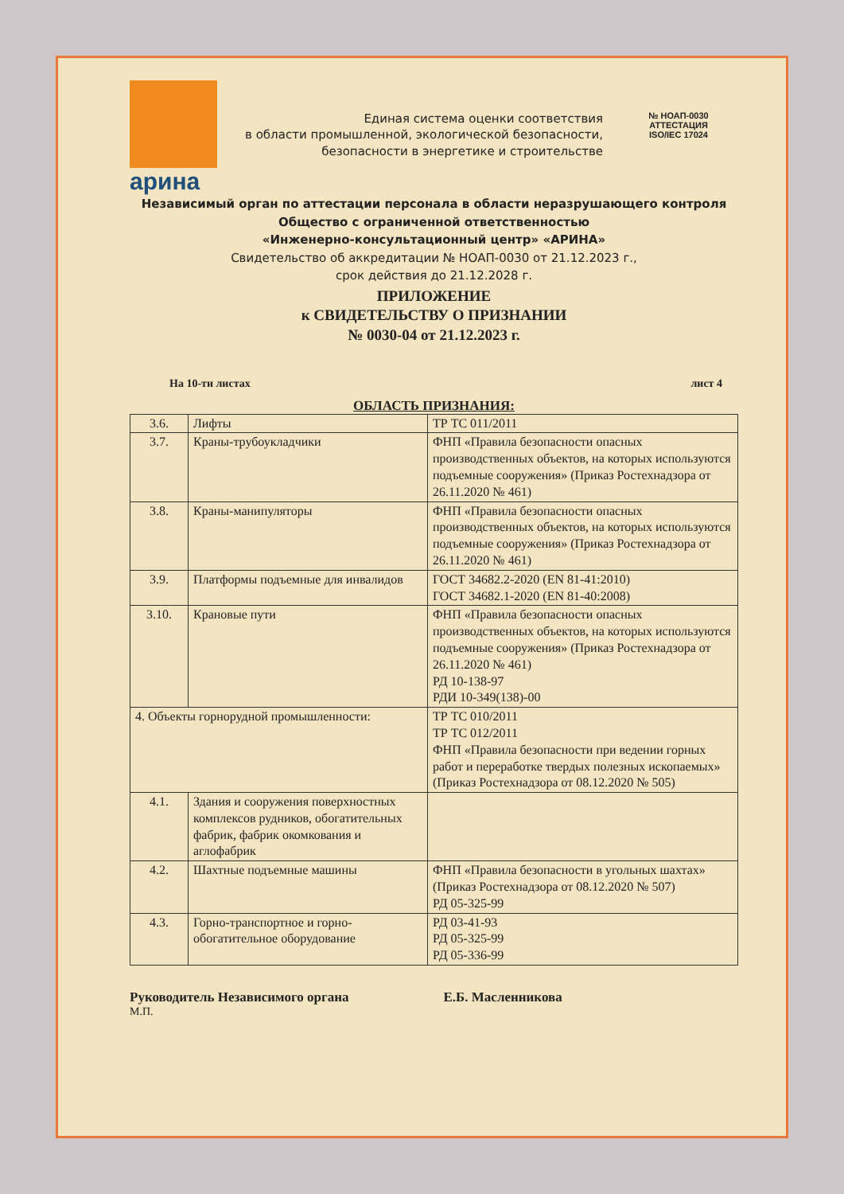арина
Единая система оценки соответствия
в области промышленной, экологической безопасности,
безопасности в энергетике и строительстве
№ НОАП-0030
АТТЕСТАЦИЯ
ISO/IEC 17024
Независимый орган по аттестации персонала в области неразрушающего контроля
Общество с ограниченной ответственностью
«Инженерно-консультационный центр» «АРИНА»
Свидетельство об аккредитации № НОАП-0030 от 21.12.2023 г.,
срок действия до 21.12.2028 г.
ПРИЛОЖЕНИЕ
к СВИДЕТЕЛЬСТВУ О ПРИЗНАНИИ
№ 0030-04 от 21.12.2023 г.
На 10-ти листах лист 4
ОБЛАСТЬ ПРИЗНАНИЯ:
| 3.6. | Лифты | ТР ТС 011/2011 |
| 3.7. | Краны-трубоукладчики | ФНП «Правила безопасности опасных производственных объектов, на которых используются подъемные сооружения» (Приказ Ростехнадзора от 26.11.2020 № 461) |
| 3.8. | Краны-манипуляторы | ФНП «Правила безопасности опасных производственных объектов, на которых используются подъемные сооружения» (Приказ Ростехнадзора от 26.11.2020 № 461) |
| 3.9. | Платформы подъемные для инвалидов | ГОСТ 34682.2-2020 (EN 81-41:2010) ГОСТ 34682.1-2020 (EN 81-40:2008) |
| 3.10. | Крановые пути | ФНП «Правила безопасности опасных производственных объектов, на которых используются подъемные сооружения» (Приказ Ростехнадзора от 26.11.2020 № 461) РД 10-138-97 РДИ 10-349(138)-00 |
| 4. Объекты горнорудной промышленности: | | ТР ТС 010/2011 ТР ТС 012/2011 ФНП «Правила безопасности при ведении горных работ и переработке твердых полезных ископаемых» (Приказ Ростехнадзора от 08.12.2020 № 505) |
| 4.1. | Здания и сооружения поверхностных комплексов рудников, обогатительных фабрик, фабрик окомкования и аглофабрик | |
| 4.2. | Шахтные подъемные машины | ФНП «Правила безопасности в угольных шахтах» (Приказ Ростехнадзора от 08.12.2020 № 507) РД 05-325-99 |
| 4.3. | Горно-транспортное и горно-обогатительное оборудование | РД 03-41-93 РД 05-325-99 РД 05-336-99 |
Руководитель Независимого органа Е.Б. Масленникова
М.П.